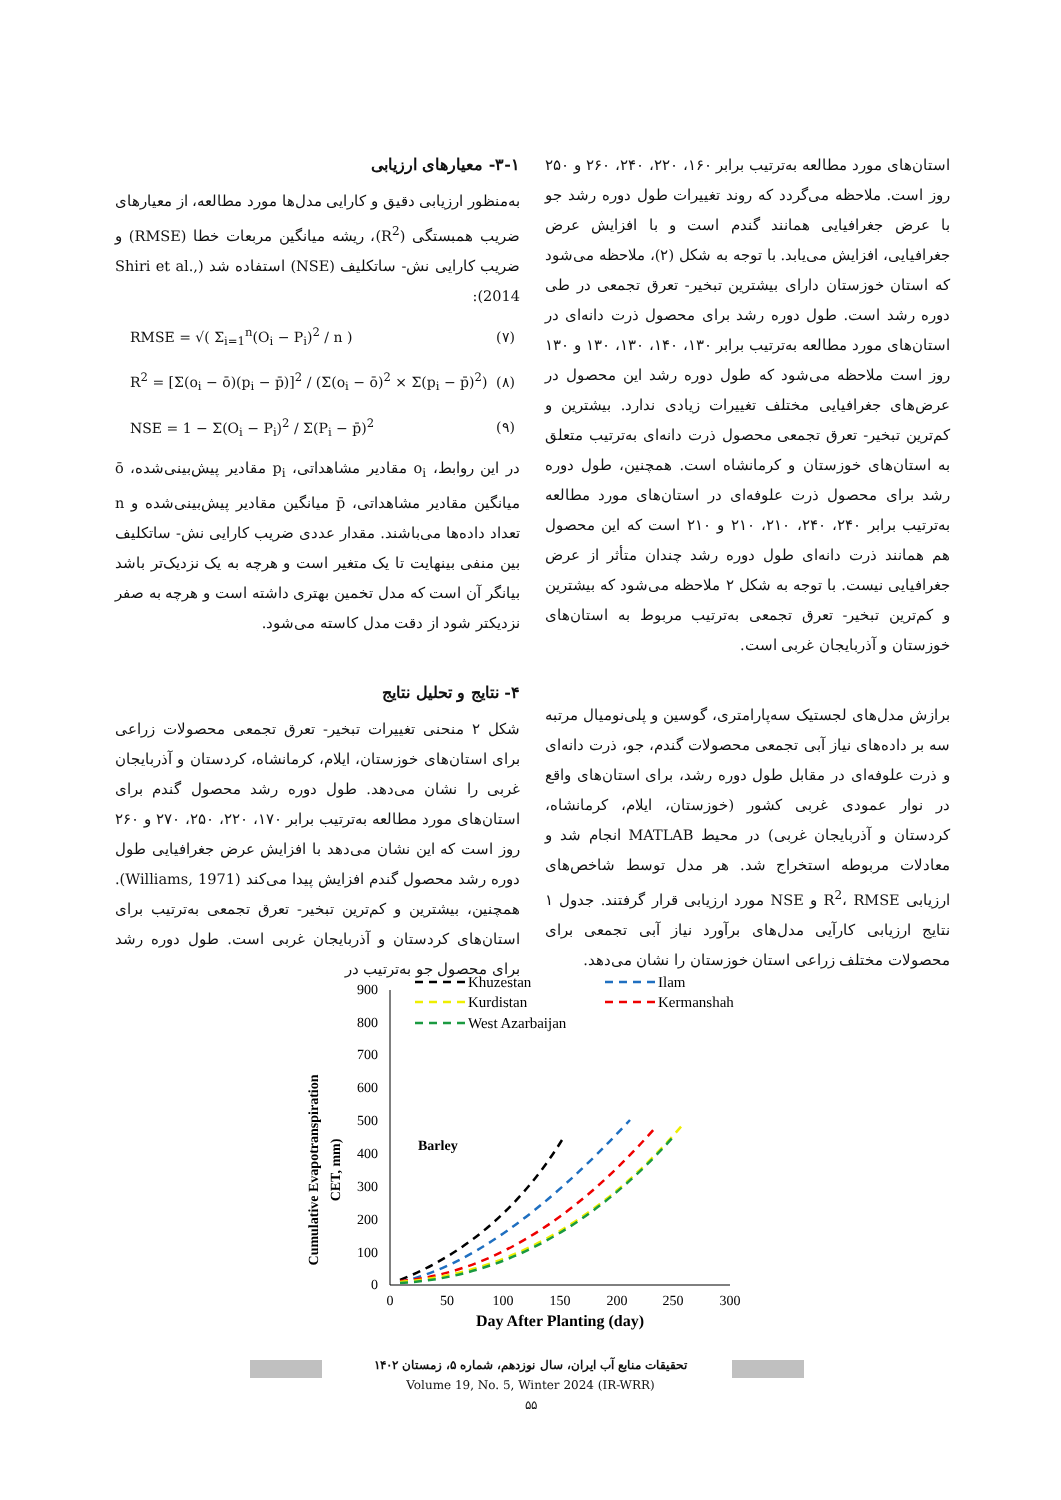۳-۱- معیارهای ارزیابی
به‌منظور ارزیابی دقیق و کارایی مدل‌ها مورد مطالعه، از معیارهای ضریب همبستگی (R<sup>2</sup>)، ریشه میانگین مربعات خطا (RMSE) و ضریب کارایی نش- ساتکلیف (NSE) استفاده شد (Shiri et al., 2014):
RMSE = √( Σ<sub>i=1</sub><sup>n</sup>(O<sub>i</sub> − P<sub>i</sub>)<sup>2</sup> / n ) (۷)
R<sup>2</sup> = [Σ(o<sub>i</sub> − ō)(p<sub>i</sub> − p̄)]<sup>2</sup> / (Σ(o<sub>i</sub> − ō)<sup>2</sup> × Σ(p<sub>i</sub> − p̄)<sup>2</sup>) (۸)
NSE = 1 − Σ(O<sub>i</sub> − P<sub>i</sub>)<sup>2</sup> / Σ(P<sub>i</sub> − p̄)<sup>2</sup> (۹)
در این روابط، o<sub>i</sub> مقادیر مشاهداتی، p<sub>i</sub> مقادیر پیش‌بینی‌شده، ō میانگین مقادیر مشاهداتی، p̄ میانگین مقادیر پیش‌بینی‌شده و n تعداد داده‌ها می‌باشند. مقدار عددی ضریب کارایی نش- ساتکلیف بین منفی بینهایت تا یک متغیر است و هرچه به یک نزدیک‌تر باشد بیانگر آن است که مدل تخمین بهتری داشته است و هرچه به صفر نزدیکتر شود از دقت مدل کاسته می‌شود.
۴- نتایج و تحلیل نتایج
شکل ۲ منحنی تغییرات تبخیر- تعرق تجمعی محصولات زراعی برای استان‌های خوزستان، ایلام، کرمانشاه، کردستان و آذربایجان غربی را نشان می‌دهد. طول دوره رشد محصول گندم برای استان‌های مورد مطالعه به‌ترتیب برابر ۱۷۰، ۲۲۰، ۲۵۰، ۲۷۰ و ۲۶۰ روز است که این نشان می‌دهد با افزایش عرض جغرافیایی طول دوره رشد محصول گندم افزایش پیدا می‌کند (Williams, 1971). همچنین، بیشترین و کم‌ترین تبخیر- تعرق تجمعی به‌ترتیب برای استان‌های کردستان و آذربایجان غربی است. طول دوره رشد برای محصول جو به‌ترتیب در
استان‌های مورد مطالعه به‌ترتیب برابر ۱۶۰، ۲۲۰، ۲۴۰، ۲۶۰ و ۲۵۰ روز است. ملاحظه می‌گردد که روند تغییرات طول دوره رشد جو با عرض جغرافیایی همانند گندم است و با افزایش عرض جغرافیایی، افزایش می‌یابد. با توجه به شکل (۲)، ملاحظه می‌شود که استان خوزستان دارای بیشترین تبخیر- تعرق تجمعی در طی دوره رشد است. طول دوره رشد برای محصول ذرت دانه‌ای در استان‌های مورد مطالعه به‌ترتیب برابر ۱۳۰، ۱۴۰، ۱۳۰، ۱۳۰ و ۱۳۰ روز است ملاحظه می‌شود که طول دوره رشد این محصول در عرض‌های جغرافیایی مختلف تغییرات زیادی ندارد. بیشترین و کم‌ترین تبخیر- تعرق تجمعی محصول ذرت دانه‌ای به‌ترتیب متعلق به استان‌های خوزستان و کرمانشاه است. همچنین، طول دوره رشد برای محصول ذرت علوفه‌ای در استان‌های مورد مطالعه به‌ترتیب برابر ۲۴۰، ۲۴۰، ۲۱۰، ۲۱۰ و ۲۱۰ است که این محصول هم همانند ذرت دانه‌ای طول دوره رشد چندان متأثر از عرض جغرافیایی نیست. با توجه به شکل ۲ ملاحظه می‌شود که بیشترین و کم‌ترین تبخیر- تعرق تجمعی به‌ترتیب مربوط به استان‌های خوزستان و آذربایجان غربی است.
برازش مدل‌های لجستیک سه‌پارامتری، گوسین و پلی‌نومیال مرتبه سه بر داده‌های نیاز آبی تجمعی محصولات گندم، جو، ذرت دانه‌ای و ذرت علوفه‌ای در مقابل طول دوره رشد، برای استان‌های واقع در نوار عمودی غربی کشور (خوزستان، ایلام، کرمانشاه، کردستان و آذربایجان غربی) در محیط MATLAB انجام شد و معادلات مربوطه استخراج شد. هر مدل توسط شاخص‌های ارزیابی R<sup>2</sup>، RMSE و NSE مورد ارزیابی قرار گرفتند. جدول ۱ نتایج ارزیابی کارآیی مدل‌های برآورد نیاز آبی تجمعی برای محصولات مختلف زراعی استان خوزستان را نشان می‌دهد.
Cumulative Evapotranspiration
CET, mm)
0
100
200
300
400
500
600
700
800
900
0
50
100
150
200
250
300
Day After Planting (day)
Barley
Khuzestan
Kurdistan
West Azarbaijan
Ilam
Kermanshah
تحقیقات منابع آب ایران، سال نوزدهم، شماره ۵، زمستان ۱۴۰۲
Volume 19, No. 5, Winter 2024 (IR-WRR)
۵۵